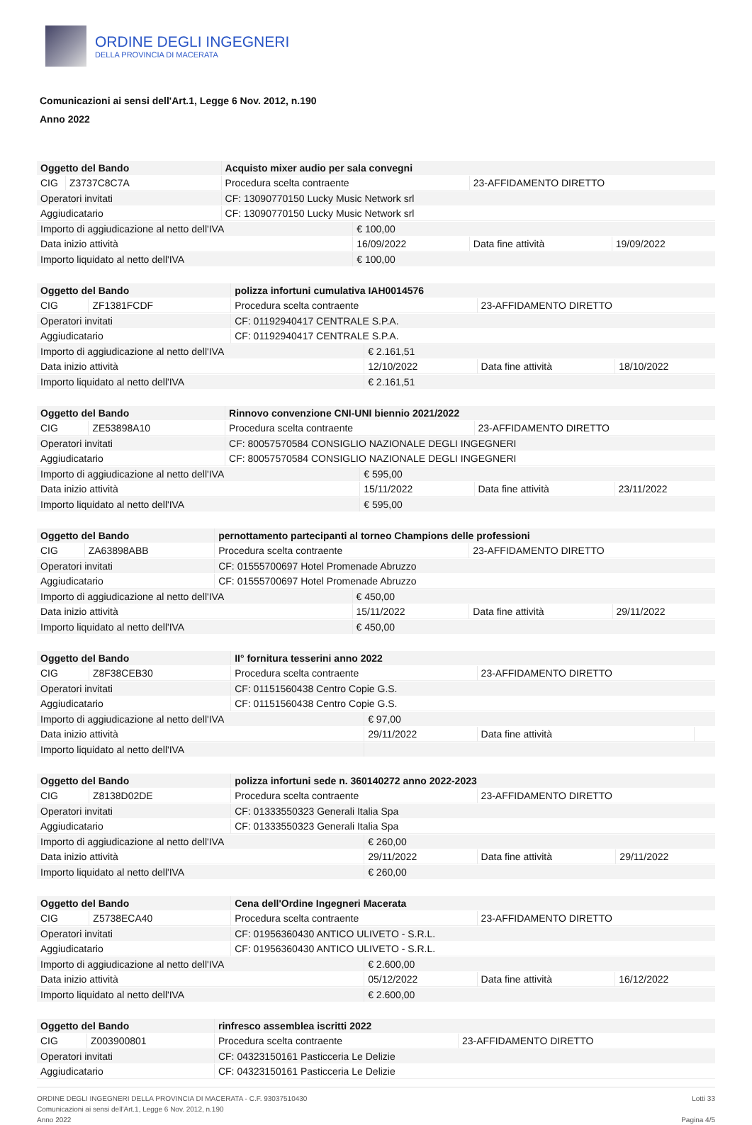ORDINE DEGLI INGEGNERI
DELLA PROVINCIA DI MACERATA
Comunicazioni ai sensi dell'Art.1, Legge 6 Nov. 2012, n.190
Anno 2022
| Oggetto del Bando | | Acquisto mixer audio per sala convegni | | | | |
| CIG | Z3737C8C7A | Procedura scelta contraente | | 23-AFFIDAMENTO DIRETTO | | |
| Operatori invitati | | CF: 13090770150 Lucky Music Network srl | | | | |
| Aggiudicatario | | CF: 13090770150 Lucky Music Network srl | | | | |
| Importo di aggiudicazione al netto dell'IVA | | | € 100,00 | | | |
| Data inizio attività | | | 16/09/2022 | | Data fine attività | 19/09/2022 |
| Importo liquidato al netto dell'IVA | | | € 100,00 | | | |
| Oggetto del Bando | | polizza infortuni cumulativa IAH0014576 | | | | |
| CIG | ZF1381FCDF | Procedura scelta contraente | | 23-AFFIDAMENTO DIRETTO | | |
| Operatori invitati | | CF: 01192940417 CENTRALE S.P.A. | | | | |
| Aggiudicatario | | CF: 01192940417 CENTRALE S.P.A. | | | | |
| Importo di aggiudicazione al netto dell'IVA | | | € 2.161,51 | | | |
| Data inizio attività | | | 12/10/2022 | | Data fine attività | 18/10/2022 |
| Importo liquidato al netto dell'IVA | | | € 2.161,51 | | | |
| Oggetto del Bando | | Rinnovo convenzione CNI-UNI biennio 2021/2022 | | | | |
| CIG | ZE53898A10 | Procedura scelta contraente | | 23-AFFIDAMENTO DIRETTO | | |
| Operatori invitati | | CF: 80057570584 CONSIGLIO NAZIONALE DEGLI INGEGNERI | | | | |
| Aggiudicatario | | CF: 80057570584 CONSIGLIO NAZIONALE DEGLI INGEGNERI | | | | |
| Importo di aggiudicazione al netto dell'IVA | | | € 595,00 | | | |
| Data inizio attività | | | 15/11/2022 | | Data fine attività | 23/11/2022 |
| Importo liquidato al netto dell'IVA | | | € 595,00 | | | |
| Oggetto del Bando | | pernottamento partecipanti al torneo Champions delle professioni | | | | |
| CIG | ZA63898ABB | Procedura scelta contraente | | 23-AFFIDAMENTO DIRETTO | | |
| Operatori invitati | | CF: 01555700697 Hotel Promenade Abruzzo | | | | |
| Aggiudicatario | | CF: 01555700697 Hotel Promenade Abruzzo | | | | |
| Importo di aggiudicazione al netto dell'IVA | | | € 450,00 | | | |
| Data inizio attività | | | 15/11/2022 | | Data fine attività | 29/11/2022 |
| Importo liquidato al netto dell'IVA | | | € 450,00 | | | |
| Oggetto del Bando | | II° fornitura tesserini anno 2022 | | | | |
| CIG | Z8F38CEB30 | Procedura scelta contraente | | 23-AFFIDAMENTO DIRETTO | | |
| Operatori invitati | | CF: 01151560438 Centro Copie G.S. | | | | |
| Aggiudicatario | | CF: 01151560438 Centro Copie G.S. | | | | |
| Importo di aggiudicazione al netto dell'IVA | | | € 97,00 | | | |
| Data inizio attività | | | 29/11/2022 | | Data fine attività | |
| Importo liquidato al netto dell'IVA | | | | | | |
| Oggetto del Bando | | polizza infortuni sede n. 360140272 anno 2022-2023 | | | | |
| CIG | Z8138D02DE | Procedura scelta contraente | | 23-AFFIDAMENTO DIRETTO | | |
| Operatori invitati | | CF: 01333550323 Generali Italia Spa | | | | |
| Aggiudicatario | | CF: 01333550323 Generali Italia Spa | | | | |
| Importo di aggiudicazione al netto dell'IVA | | | € 260,00 | | | |
| Data inizio attività | | | 29/11/2022 | | Data fine attività | 29/11/2022 |
| Importo liquidato al netto dell'IVA | | | € 260,00 | | | |
| Oggetto del Bando | | Cena dell'Ordine Ingegneri Macerata | | | | |
| CIG | Z5738ECA40 | Procedura scelta contraente | | 23-AFFIDAMENTO DIRETTO | | |
| Operatori invitati | | CF: 01956360430 ANTICO ULIVETO - S.R.L. | | | | |
| Aggiudicatario | | CF: 01956360430 ANTICO ULIVETO - S.R.L. | | | | |
| Importo di aggiudicazione al netto dell'IVA | | | € 2.600,00 | | | |
| Data inizio attività | | | 05/12/2022 | | Data fine attività | 16/12/2022 |
| Importo liquidato al netto dell'IVA | | | € 2.600,00 | | | |
| Oggetto del Bando | | rinfresco assemblea iscritti 2022 | |
| CIG | Z003900801 | Procedura scelta contraente | 23-AFFIDAMENTO DIRETTO |
| Operatori invitati | | CF: 04323150161 Pasticceria Le Delizie | |
| Aggiudicatario | | CF: 04323150161 Pasticceria Le Delizie | |
ORDINE DEGLI INGEGNERI DELLA PROVINCIA DI MACERATA - C.F. 93037510430
Comunicazioni ai sensi dell'Art.1, Legge 6 Nov. 2012, n.190
Anno 2022
Lotti 33
Pagina 4/5